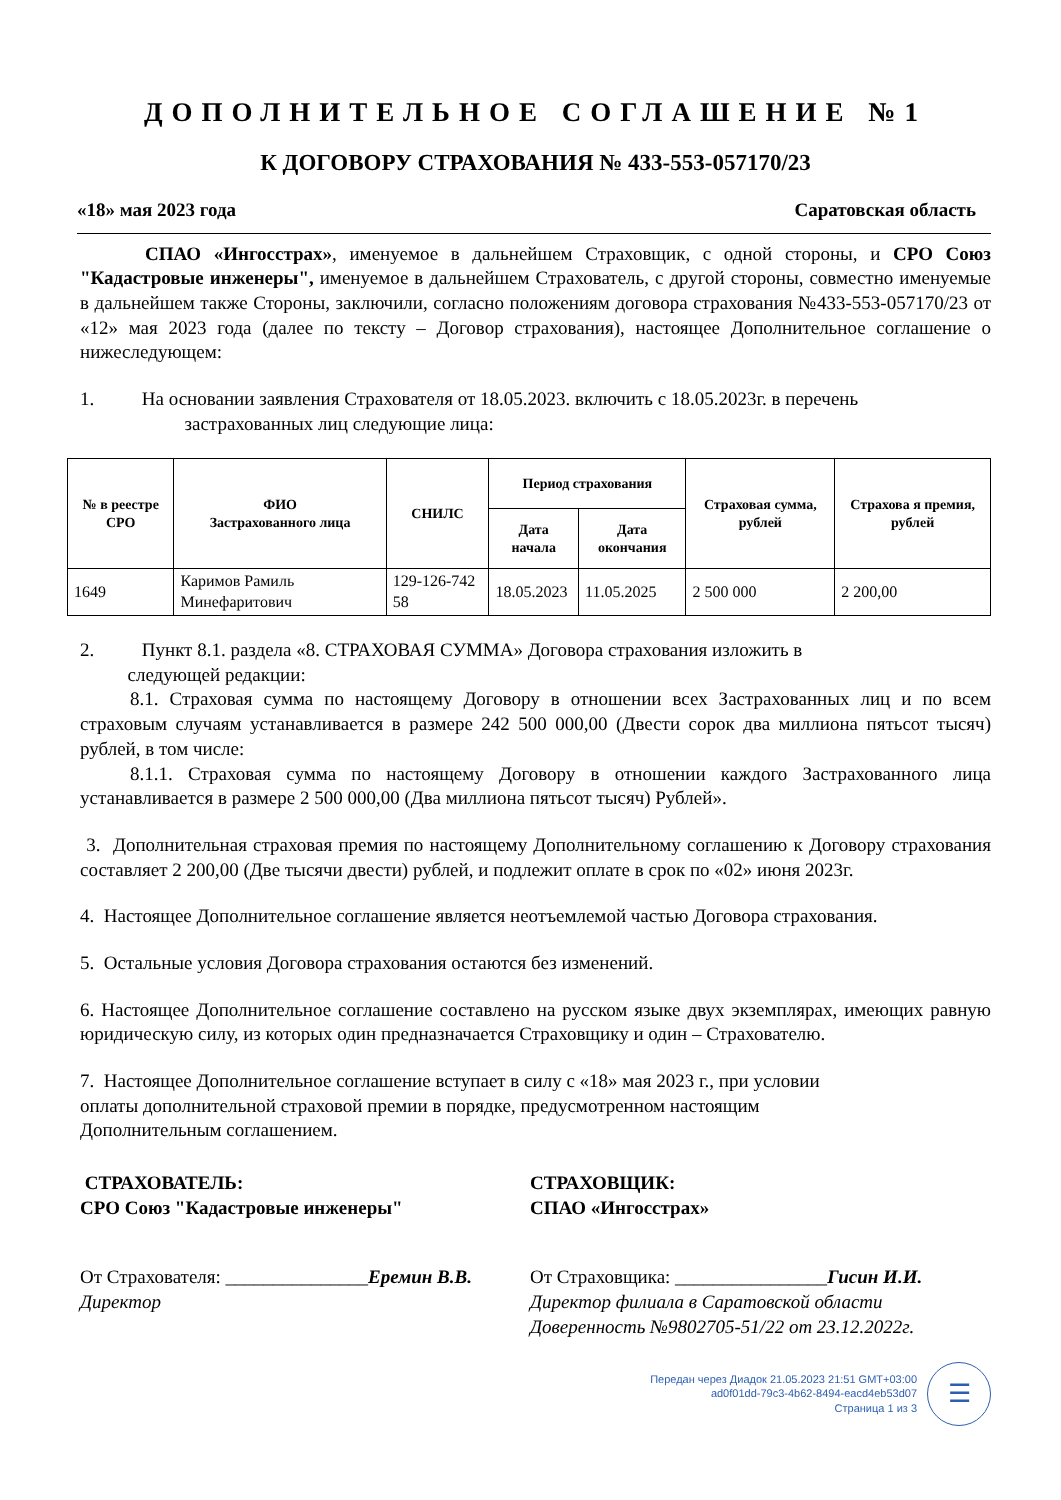ДОПОЛНИТЕЛЬНОЕ СОГЛАШЕНИЕ №1
К ДОГОВОРУ СТРАХОВАНИЯ № 433-553-057170/23
«18» мая 2023 года Саратовская область
СПАО «Ингосстрах», именуемое в дальнейшем Страховщик, с одной стороны, и СРО Союз "Кадастровые инженеры", именуемое в дальнейшем Страхователь, с другой стороны, совместно именуемые в дальнейшем также Стороны, заключили, согласно положениям договора страхования №433-553-057170/23 от «12» мая 2023 года (далее по тексту – Договор страхования), настоящее Дополнительное соглашение о нижеследующем:
1. На основании заявления Страхователя от 18.05.2023. включить с 18.05.2023г. в перечень
застрахованных лиц следующие лица:
| № в реестре СРО | ФИО Застрахованного лица | СНИЛС | Период страхования | | Страховая сумма, рублей | Страхова я премия, рублей |
| --- | --- | --- | --- | --- | --- | --- |
| | | | Дата начала | Дата окончания | | |
| 1649 | Каримов Рамиль Минефаритович | 129-126-742 58 | 18.05.2023 | 11.05.2025 | 2 500 000 | 2 200,00 |
2. Пункт 8.1. раздела «8. СТРАХОВАЯ СУММА» Договора страхования изложить в
следующей редакции:
8.1. Страховая сумма по настоящему Договору в отношении всех Застрахованных лиц и по всем страховым случаям устанавливается в размере 242 500 000,00 (Двести сорок два миллиона пятьсот тысяч) рублей, в том числе:
8.1.1. Страховая сумма по настоящему Договору в отношении каждого Застрахованного лица устанавливается в размере 2 500 000,00 (Два миллиона пятьсот тысяч) Рублей».
3. Дополнительная страховая премия по настоящему Дополнительному соглашению к Договору страхования составляет 2 200,00 (Две тысячи двести) рублей, и подлежит оплате в срок по «02» июня 2023г.
4. Настоящее Дополнительное соглашение является неотъемлемой частью Договора страхования.
5. Остальные условия Договора страхования остаются без изменений.
6. Настоящее Дополнительное соглашение составлено на русском языке двух экземплярах, имеющих равную юридическую силу, из которых один предназначается Страховщику и один – Страхователю.
7. Настоящее Дополнительное соглашение вступает в силу с «18» мая 2023 г., при условии
оплаты дополнительной страховой премии в порядке, предусмотренном настоящим
Дополнительным соглашением.
СТРАХОВАТЕЛЬ:
СРО Союз "Кадастровые инженеры"
СТРАХОВЩИК:
СПАО «Ингосстрах»
От Страхователя: _______________Еремин В.В.
Директор
От Страховщика: ________________Гисин И.И.
Директор филиала в Саратовской области
Доверенность №9802705-51/22 от 23.12.2022г.
Передан через Диадок 21.05.2023 21:51 GMT+03:00
ad0f01dd-79c3-4b62-8494-eacd4eb53d07
Страница 1 из 3
☰